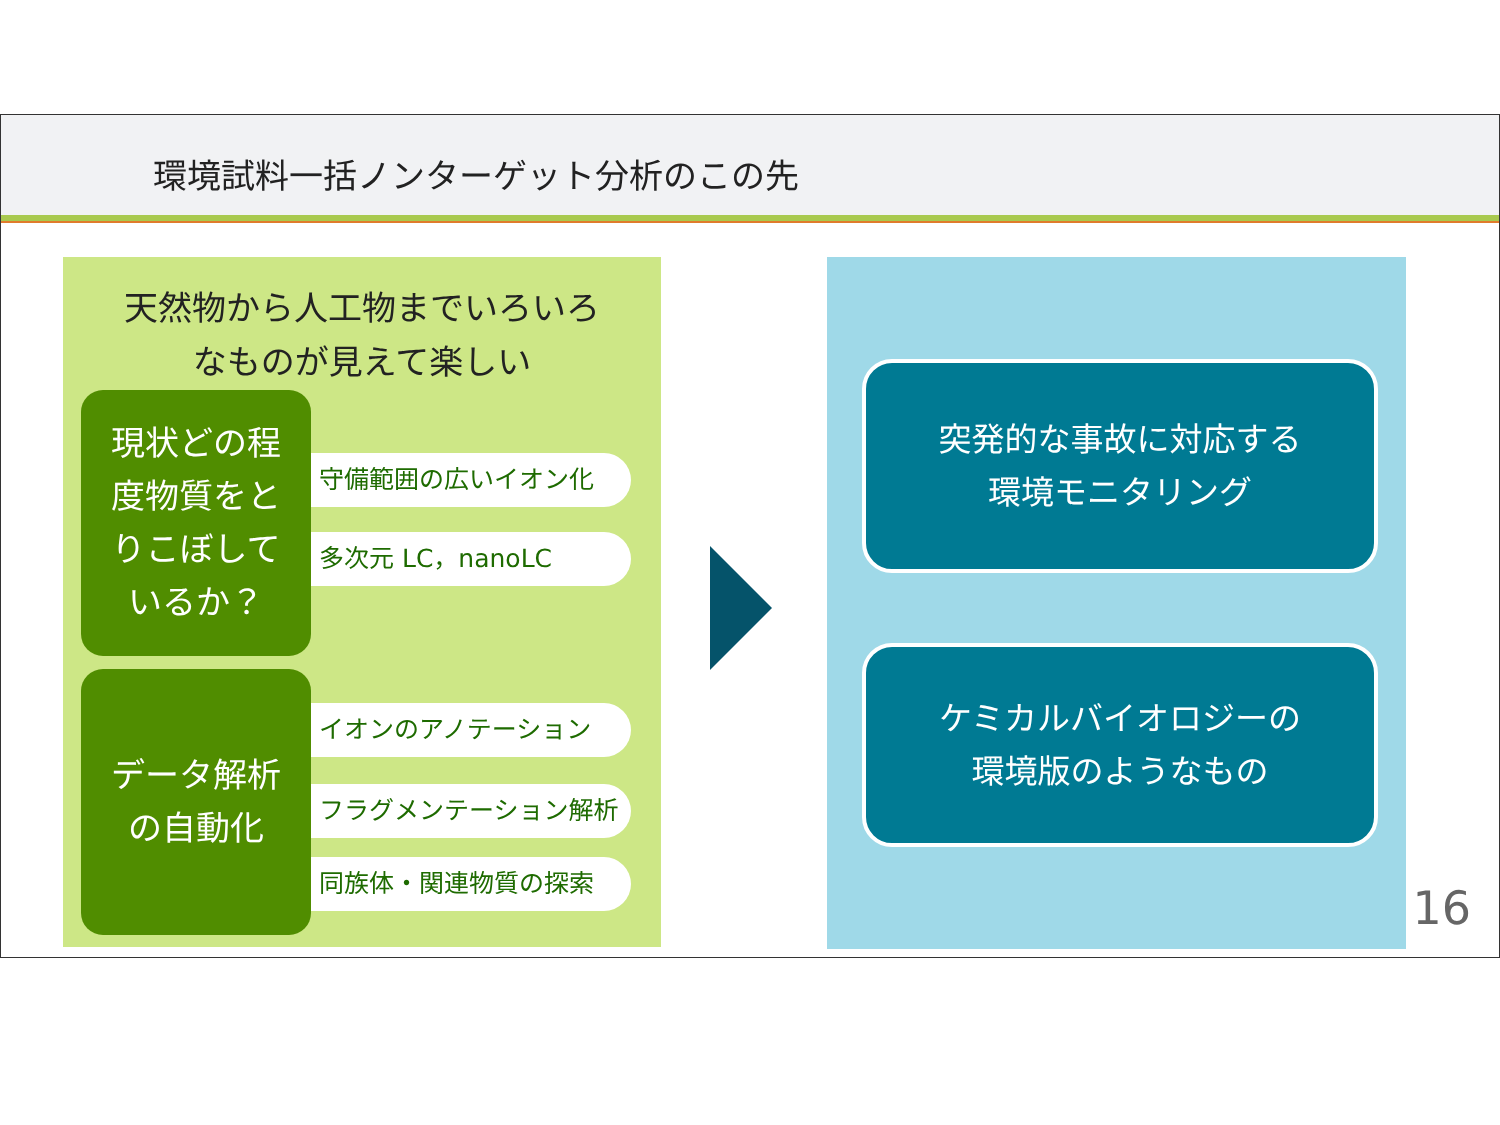環境試料一括ノンターゲット分析のこの先
天然物から人工物までいろいろ
なものが見えて楽しい
現状どの程
度物質をと
りこぼして
いるか？
守備範囲の広いイオン化
多次元 LC，nanoLC
データ解析
の自動化
イオンのアノテーション
フラグメンテーション解析
同族体・関連物質の探索
突発的な事故に対応する
環境モニタリング
ケミカルバイオロジーの
環境版のようなもの
16